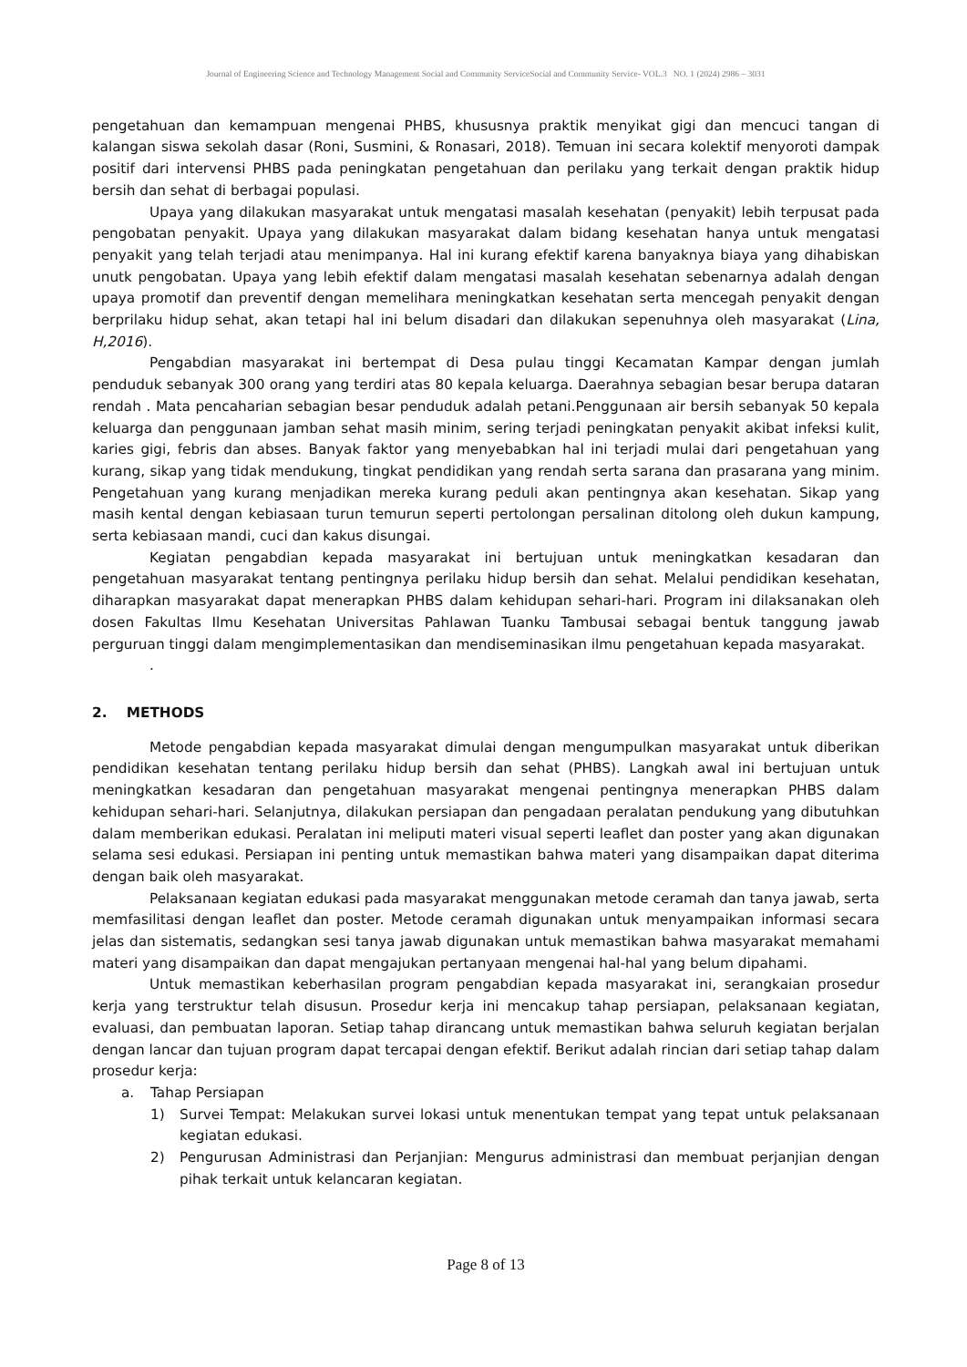Journal of Engineering Science and Technology Management Social and Community ServiceSocial and Community Service- VOL.3 NO. 1 (2024) 2986 – 3031
pengetahuan dan kemampuan mengenai PHBS, khususnya praktik menyikat gigi dan mencuci tangan di kalangan siswa sekolah dasar (Roni, Susmini, & Ronasari, 2018). Temuan ini secara kolektif menyoroti dampak positif dari intervensi PHBS pada peningkatan pengetahuan dan perilaku yang terkait dengan praktik hidup bersih dan sehat di berbagai populasi.
Upaya yang dilakukan masyarakat untuk mengatasi masalah kesehatan (penyakit) lebih terpusat pada pengobatan penyakit. Upaya yang dilakukan masyarakat dalam bidang kesehatan hanya untuk mengatasi penyakit yang telah terjadi atau menimpanya. Hal ini kurang efektif karena banyaknya biaya yang dihabiskan unutk pengobatan. Upaya yang lebih efektif dalam mengatasi masalah kesehatan sebenarnya adalah dengan upaya promotif dan preventif dengan memelihara meningkatkan kesehatan serta mencegah penyakit dengan berprilaku hidup sehat, akan tetapi hal ini belum disadari dan dilakukan sepenuhnya oleh masyarakat (Lina, H,2016).
Pengabdian masyarakat ini bertempat di Desa pulau tinggi Kecamatan Kampar dengan jumlah penduduk sebanyak 300 orang yang terdiri atas 80 kepala keluarga. Daerahnya sebagian besar berupa dataran rendah . Mata pencaharian sebagian besar penduduk adalah petani.Penggunaan air bersih sebanyak 50 kepala keluarga dan penggunaan jamban sehat masih minim, sering terjadi peningkatan penyakit akibat infeksi kulit, karies gigi, febris dan abses. Banyak faktor yang menyebabkan hal ini terjadi mulai dari pengetahuan yang kurang, sikap yang tidak mendukung, tingkat pendidikan yang rendah serta sarana dan prasarana yang minim. Pengetahuan yang kurang menjadikan mereka kurang peduli akan pentingnya akan kesehatan. Sikap yang masih kental dengan kebiasaan turun temurun seperti pertolongan persalinan ditolong oleh dukun kampung, serta kebiasaan mandi, cuci dan kakus disungai.
Kegiatan pengabdian kepada masyarakat ini bertujuan untuk meningkatkan kesadaran dan pengetahuan masyarakat tentang pentingnya perilaku hidup bersih dan sehat. Melalui pendidikan kesehatan, diharapkan masyarakat dapat menerapkan PHBS dalam kehidupan sehari-hari. Program ini dilaksanakan oleh dosen Fakultas Ilmu Kesehatan Universitas Pahlawan Tuanku Tambusai sebagai bentuk tanggung jawab perguruan tinggi dalam mengimplementasikan dan mendiseminasikan ilmu pengetahuan kepada masyarakat.
.
2. METHODS
Metode pengabdian kepada masyarakat dimulai dengan mengumpulkan masyarakat untuk diberikan pendidikan kesehatan tentang perilaku hidup bersih dan sehat (PHBS). Langkah awal ini bertujuan untuk meningkatkan kesadaran dan pengetahuan masyarakat mengenai pentingnya menerapkan PHBS dalam kehidupan sehari-hari. Selanjutnya, dilakukan persiapan dan pengadaan peralatan pendukung yang dibutuhkan dalam memberikan edukasi. Peralatan ini meliputi materi visual seperti leaflet dan poster yang akan digunakan selama sesi edukasi. Persiapan ini penting untuk memastikan bahwa materi yang disampaikan dapat diterima dengan baik oleh masyarakat.
Pelaksanaan kegiatan edukasi pada masyarakat menggunakan metode ceramah dan tanya jawab, serta memfasilitasi dengan leaflet dan poster. Metode ceramah digunakan untuk menyampaikan informasi secara jelas dan sistematis, sedangkan sesi tanya jawab digunakan untuk memastikan bahwa masyarakat memahami materi yang disampaikan dan dapat mengajukan pertanyaan mengenai hal-hal yang belum dipahami.
Untuk memastikan keberhasilan program pengabdian kepada masyarakat ini, serangkaian prosedur kerja yang terstruktur telah disusun. Prosedur kerja ini mencakup tahap persiapan, pelaksanaan kegiatan, evaluasi, dan pembuatan laporan. Setiap tahap dirancang untuk memastikan bahwa seluruh kegiatan berjalan dengan lancar dan tujuan program dapat tercapai dengan efektif. Berikut adalah rincian dari setiap tahap dalam prosedur kerja:
a. Tahap Persiapan
1) Survei Tempat: Melakukan survei lokasi untuk menentukan tempat yang tepat untuk pelaksanaan kegiatan edukasi.
2) Pengurusan Administrasi dan Perjanjian: Mengurus administrasi dan membuat perjanjian dengan pihak terkait untuk kelancaran kegiatan.
Page 8 of 13